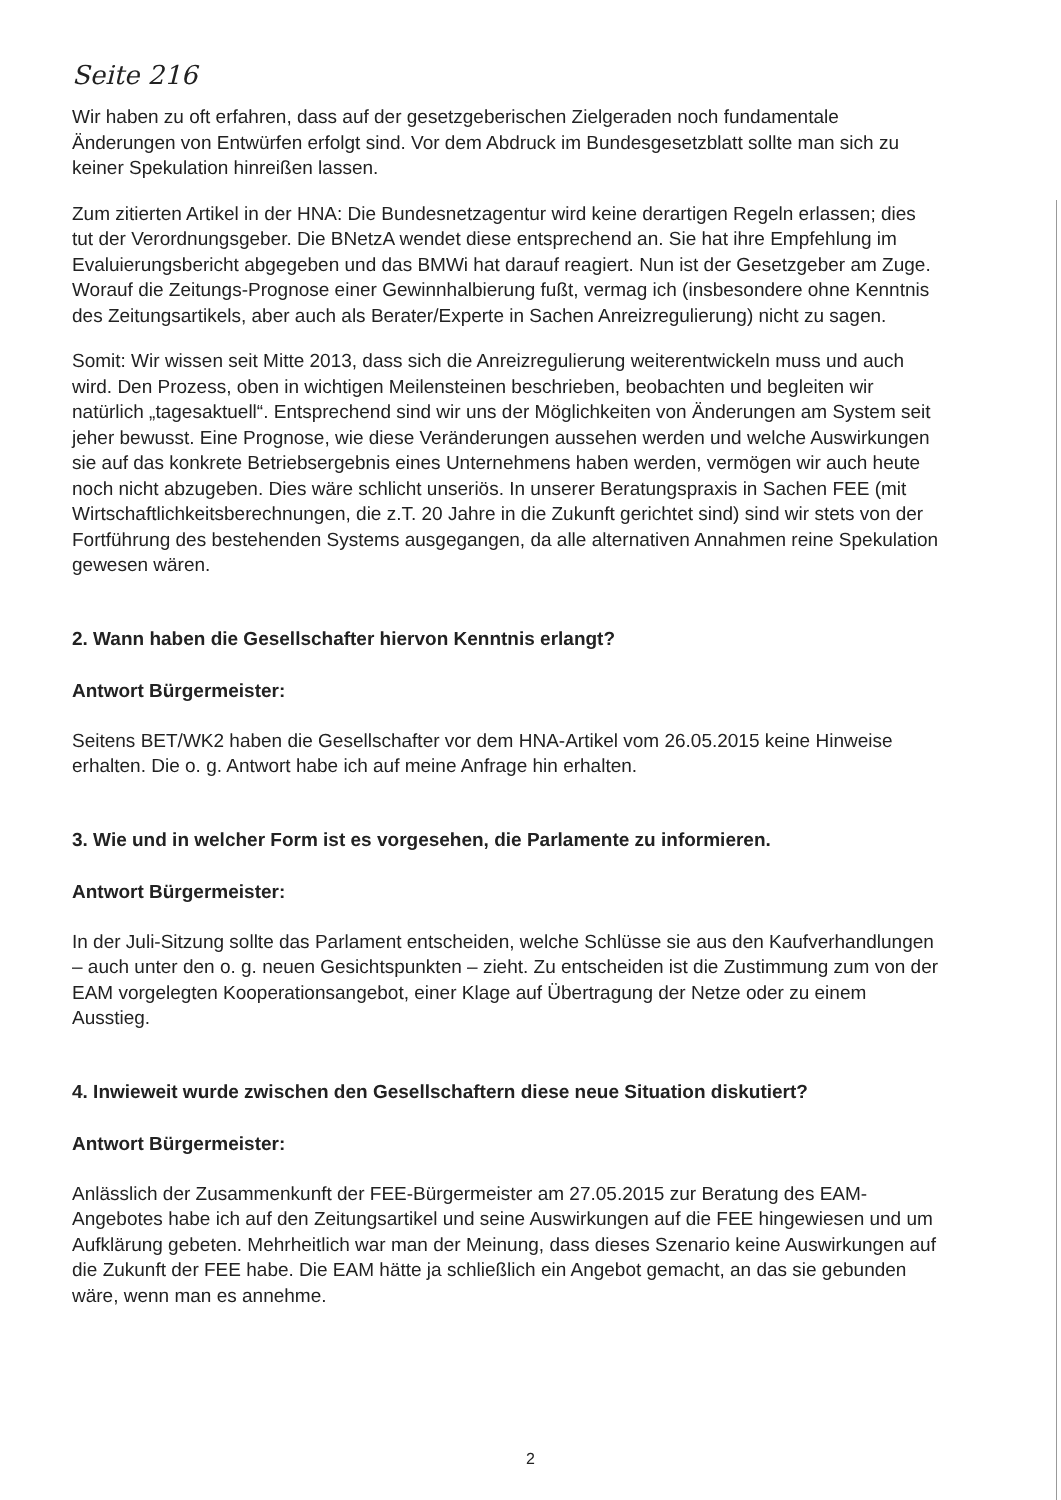Seite 216
Wir haben zu oft erfahren, dass auf der gesetzgeberischen Zielgeraden noch fundamentale Änderungen von Entwürfen erfolgt sind. Vor dem Abdruck im Bundesgesetzblatt sollte man sich zu keiner Spekulation hinreißen lassen.
Zum zitierten Artikel in der HNA: Die Bundesnetzagentur wird keine derartigen Regeln erlassen; dies tut der Verordnungsgeber. Die BNetzA wendet diese entsprechend an. Sie hat ihre Empfehlung im Evaluierungsbericht abgegeben und das BMWi hat darauf reagiert. Nun ist der Gesetzgeber am Zuge. Worauf die Zeitungs-Prognose einer Gewinnhalbierung fußt, vermag ich (insbesondere ohne Kenntnis des Zeitungsartikels, aber auch als Berater/Experte in Sachen Anreizregulierung) nicht zu sagen.
Somit: Wir wissen seit Mitte 2013, dass sich die Anreizregulierung weiterentwickeln muss und auch wird. Den Prozess, oben in wichtigen Meilensteinen beschrieben, beobachten und begleiten wir natürlich „tagesaktuell“. Entsprechend sind wir uns der Möglichkeiten von Änderungen am System seit jeher bewusst. Eine Prognose, wie diese Veränderungen aussehen werden und welche Auswirkungen sie auf das konkrete Betriebsergebnis eines Unternehmens haben werden, vermögen wir auch heute noch nicht abzugeben. Dies wäre schlicht unseriös. In unserer Beratungspraxis in Sachen FEE (mit Wirtschaftlichkeitsberechnungen, die z.T. 20 Jahre in die Zukunft gerichtet sind) sind wir stets von der Fortführung des bestehenden Systems ausgegangen, da alle alternativen Annahmen reine Spekulation gewesen wären.
2. Wann haben die Gesellschafter hiervon Kenntnis erlangt?
Antwort Bürgermeister:
Seitens BET/WK2 haben die Gesellschafter vor dem HNA-Artikel vom 26.05.2015 keine Hinweise erhalten. Die o. g. Antwort habe ich auf meine Anfrage hin erhalten.
3. Wie und in welcher Form ist es vorgesehen, die Parlamente zu informieren.
Antwort Bürgermeister:
In der Juli-Sitzung sollte das Parlament entscheiden, welche Schlüsse sie aus den Kaufverhandlungen – auch unter den o. g. neuen Gesichtspunkten – zieht. Zu entscheiden ist die Zustimmung zum von der EAM vorgelegten Kooperationsangebot, einer Klage auf Übertragung der Netze oder zu einem Ausstieg.
4. Inwieweit wurde zwischen den Gesellschaftern diese neue Situation diskutiert?
Antwort Bürgermeister:
Anlässlich der Zusammenkunft der FEE-Bürgermeister am 27.05.2015 zur Beratung des EAM-Angebotes habe ich auf den Zeitungsartikel und seine Auswirkungen auf die FEE hingewiesen und um Aufklärung gebeten. Mehrheitlich war man der Meinung, dass dieses Szenario keine Auswirkungen auf die Zukunft der FEE habe. Die EAM hätte ja schließlich ein Angebot gemacht, an das sie gebunden wäre, wenn man es annehme.
2